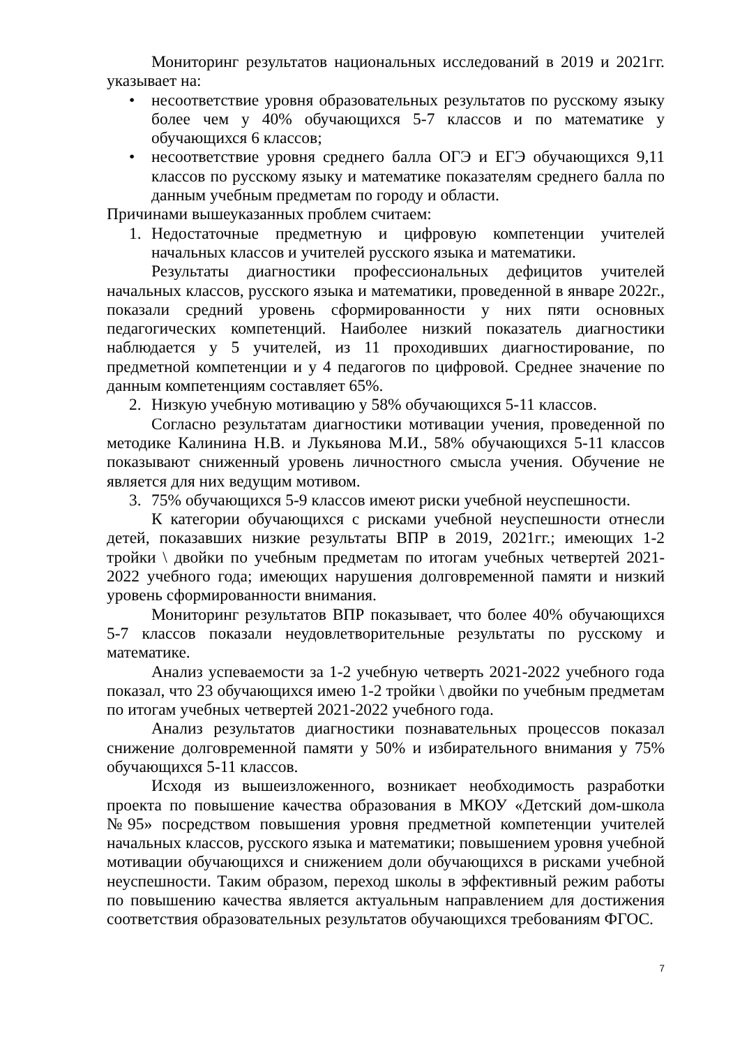Мониторинг результатов национальных исследований в 2019 и 2021гг. указывает на:
• несоответствие уровня образовательных результатов по русскому языку более чем у 40% обучающихся 5-7 классов и по математике у обучающихся 6 классов;
• несоответствие уровня среднего балла ОГЭ и ЕГЭ обучающихся 9,11 классов по русскому языку и математике показателям среднего балла по данным учебным предметам по городу и области.
Причинами вышеуказанных проблем считаем:
1. Недостаточные предметную и цифровую компетенции учителей начальных классов и учителей русского языка и математики.
Результаты диагностики профессиональных дефицитов учителей начальных классов, русского языка и математики, проведенной в январе 2022г., показали средний уровень сформированности у них пяти основных педагогических компетенций. Наиболее низкий показатель диагностики наблюдается у 5 учителей, из 11 проходивших диагностирование, по предметной компетенции и у 4 педагогов по цифровой. Среднее значение по данным компетенциям составляет 65%.
2. Низкую учебную мотивацию у 58% обучающихся 5-11 классов.
Согласно результатам диагностики мотивации учения, проведенной по методике Калинина Н.В. и Лукьянова М.И., 58% обучающихся 5-11 классов показывают сниженный уровень личностного смысла учения. Обучение не является для них ведущим мотивом.
3. 75% обучающихся 5-9 классов имеют риски учебной неуспешности.
К категории обучающихся с рисками учебной неуспешности отнесли детей, показавших низкие результаты ВПР в 2019, 2021гг.; имеющих 1-2 тройки \ двойки по учебным предметам по итогам учебных четвертей 2021-2022 учебного года; имеющих нарушения долговременной памяти и низкий уровень сформированности внимания.
Мониторинг результатов ВПР показывает, что более 40% обучающихся 5-7 классов показали неудовлетворительные результаты по русскому и математике.
Анализ успеваемости за 1-2 учебную четверть 2021-2022 учебного года показал, что 23 обучающихся имею 1-2 тройки \ двойки по учебным предметам по итогам учебных четвертей 2021-2022 учебного года.
Анализ результатов диагностики познавательных процессов показал снижение долговременной памяти у 50% и избирательного внимания у 75% обучающихся 5-11 классов.
Исходя из вышеизложенного, возникает необходимость разработки проекта по повышение качества образования в МКОУ «Детский дом-школа №95» посредством повышения уровня предметной компетенции учителей начальных классов, русского языка и математики; повышением уровня учебной мотивации обучающихся и снижением доли обучающихся в рисками учебной неуспешности. Таким образом, переход школы в эффективный режим работы по повышению качества является актуальным направлением для достижения соответствия образовательных результатов обучающихся требованиям ФГОС.
7